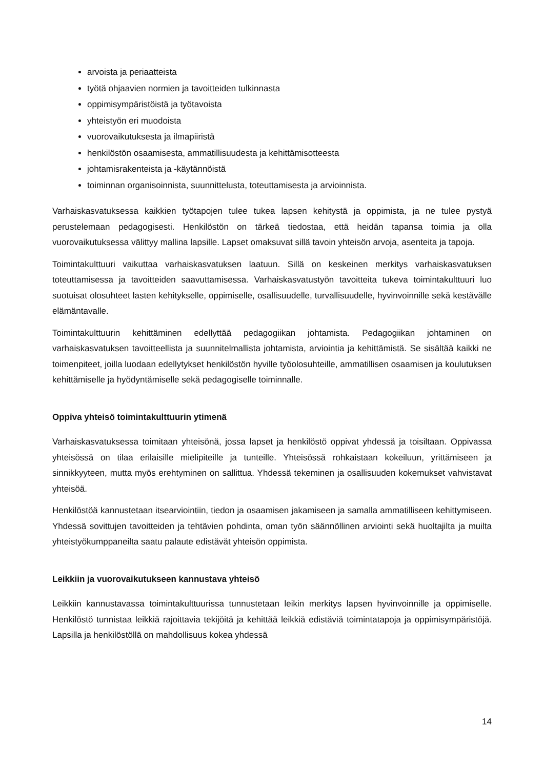arvoista ja periaatteista
työtä ohjaavien normien ja tavoitteiden tulkinnasta
oppimisympäristöistä ja työtavoista
yhteistyön eri muodoista
vuorovaikutuksesta ja ilmapiiristä
henkilöstön osaamisesta, ammatillisuudesta ja kehittämisotteesta
johtamisrakenteista ja -käytännöistä
toiminnan organisoinnista, suunnittelusta, toteuttamisesta ja arvioinnista.
Varhaiskasvatuksessa kaikkien työtapojen tulee tukea lapsen kehitystä ja oppimista, ja ne tulee pystyä perustelemaan pedagogisesti. Henkilöstön on tärkeä tiedostaa, että heidän tapansa toimia ja olla vuorovaikutuksessa välittyy mallina lapsille. Lapset omaksuvat sillä tavoin yhteisön arvoja, asenteita ja tapoja.
Toimintakulttuuri vaikuttaa varhaiskasvatuksen laatuun. Sillä on keskeinen merkitys varhaiskasvatuksen toteuttamisessa ja tavoitteiden saavuttamisessa. Varhaiskasvatustyön tavoitteita tukeva toimintakulttuuri luo suotuisat olosuhteet lasten kehitykselle, oppimiselle, osallisuudelle, turvallisuudelle, hyvinvoinnille sekä kestävälle elämäntavalle.
Toimintakulttuurin kehittäminen edellyttää pedagogiikan johtamista. Pedagogiikan johtaminen on varhaiskasvatuksen tavoitteellista ja suunnitelmallista johtamista, arviointia ja kehittämistä. Se sisältää kaikki ne toimenpiteet, joilla luodaan edellytykset henkilöstön hyville työolosuhteille, ammatillisen osaamisen ja koulutuksen kehittämiselle ja hyödyntämiselle sekä pedagogiselle toiminnalle.
Oppiva yhteisö toimintakulttuurin ytimenä
Varhaiskasvatuksessa toimitaan yhteisönä, jossa lapset ja henkilöstö oppivat yhdessä ja toisiltaan. Oppivassa yhteisössä on tilaa erilaisille mielipiteille ja tunteille. Yhteisössä rohkaistaan kokeiluun, yrittämiseen ja sinnikkyyteen, mutta myös erehtyminen on sallittua. Yhdessä tekeminen ja osallisuuden kokemukset vahvistavat yhteisöä.
Henkilöstöä kannustetaan itsearviointiin, tiedon ja osaamisen jakamiseen ja samalla ammatilliseen kehittymiseen. Yhdessä sovittujen tavoitteiden ja tehtävien pohdinta, oman työn säännöllinen arviointi sekä huoltajilta ja muilta yhteistyökumppaneilta saatu palaute edistävät yhteisön oppimista.
Leikkiin ja vuorovaikutukseen kannustava yhteisö
Leikkiin kannustavassa toimintakulttuurissa tunnustetaan leikin merkitys lapsen hyvinvoinnille ja oppimiselle. Henkilöstö tunnistaa leikkiä rajoittavia tekijöitä ja kehittää leikkiä edistäviä toimintatapoja ja oppimisympäristöjä. Lapsilla ja henkilöstöllä on mahdollisuus kokea yhdessä
14